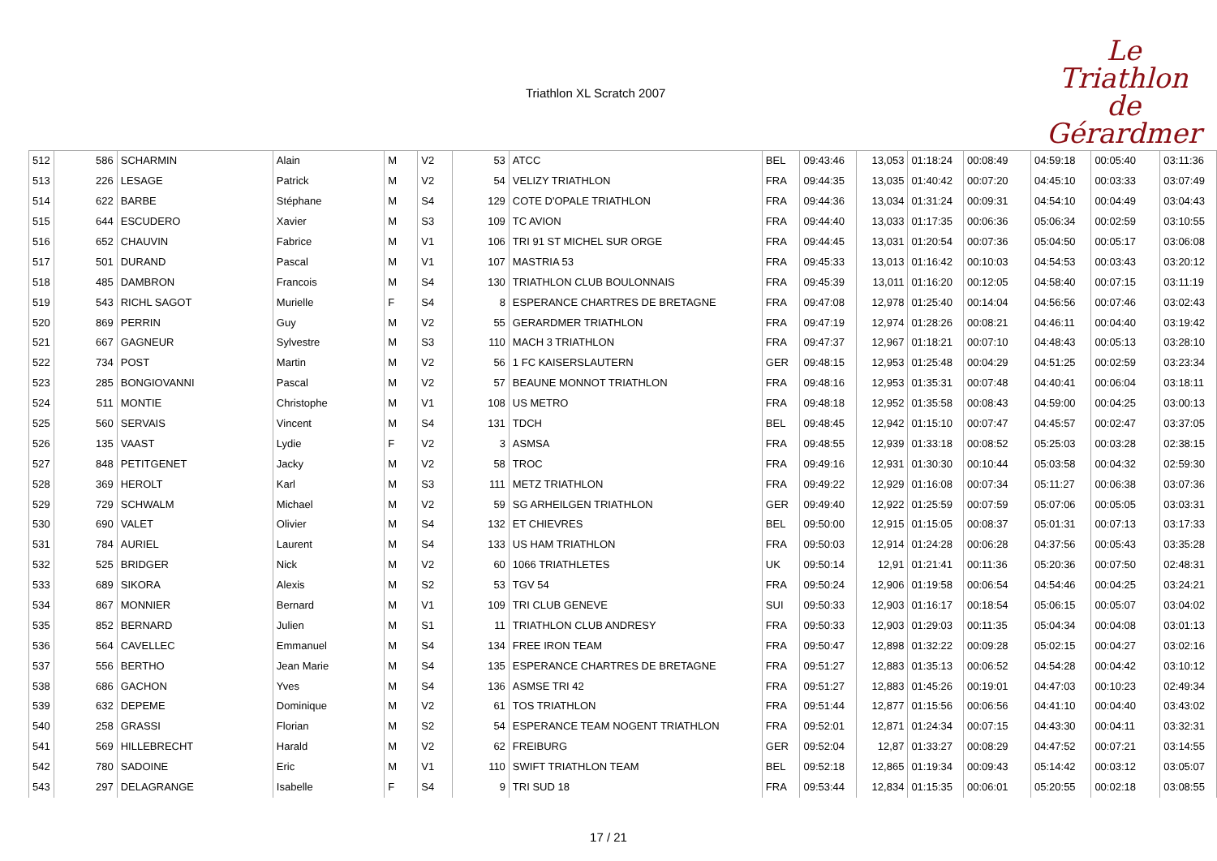Triathlon XL Scratch 2007
Le
Triathlon
de Gérardmer
| 512 | 586 | SCHARMIN | Alain | M | V2 | 53 | ATCC | BEL | 09:43:46 | 13,053 | 01:18:24 | 00:08:49 | 04:59:18 | 00:05:40 | 03:11:36 |
| 513 | 226 | LESAGE | Patrick | M | V2 | 54 | VELIZY TRIATHLON | FRA | 09:44:35 | 13,035 | 01:40:42 | 00:07:20 | 04:45:10 | 00:03:33 | 03:07:49 |
| 514 | 622 | BARBE | Stéphane | M | S4 | 129 | COTE D'OPALE TRIATHLON | FRA | 09:44:36 | 13,034 | 01:31:24 | 00:09:31 | 04:54:10 | 00:04:49 | 03:04:43 |
| 515 | 644 | ESCUDERO | Xavier | M | S3 | 109 | TC AVION | FRA | 09:44:40 | 13,033 | 01:17:35 | 00:06:36 | 05:06:34 | 00:02:59 | 03:10:55 |
| 516 | 652 | CHAUVIN | Fabrice | M | V1 | 106 | TRI 91 ST MICHEL SUR ORGE | FRA | 09:44:45 | 13,031 | 01:20:54 | 00:07:36 | 05:04:50 | 00:05:17 | 03:06:08 |
| 517 | 501 | DURAND | Pascal | M | V1 | 107 | MASTRIA 53 | FRA | 09:45:33 | 13,013 | 01:16:42 | 00:10:03 | 04:54:53 | 00:03:43 | 03:20:12 |
| 518 | 485 | DAMBRON | Francois | M | S4 | 130 | TRIATHLON CLUB BOULONNAIS | FRA | 09:45:39 | 13,011 | 01:16:20 | 00:12:05 | 04:58:40 | 00:07:15 | 03:11:19 |
| 519 | 543 | RICHL SAGOT | Murielle | F | S4 | 8 | ESPERANCE CHARTRES DE BRETAGNE | FRA | 09:47:08 | 12,978 | 01:25:40 | 00:14:04 | 04:56:56 | 00:07:46 | 03:02:43 |
| 520 | 869 | PERRIN | Guy | M | V2 | 55 | GERARDMER TRIATHLON | FRA | 09:47:19 | 12,974 | 01:28:26 | 00:08:21 | 04:46:11 | 00:04:40 | 03:19:42 |
| 521 | 667 | GAGNEUR | Sylvestre | M | S3 | 110 | MACH 3 TRIATHLON | FRA | 09:47:37 | 12,967 | 01:18:21 | 00:07:10 | 04:48:43 | 00:05:13 | 03:28:10 |
| 522 | 734 | POST | Martin | M | V2 | 56 | 1 FC KAISERSLAUTERN | GER | 09:48:15 | 12,953 | 01:25:48 | 00:04:29 | 04:51:25 | 00:02:59 | 03:23:34 |
| 523 | 285 | BONGIOVANNI | Pascal | M | V2 | 57 | BEAUNE MONNOT TRIATHLON | FRA | 09:48:16 | 12,953 | 01:35:31 | 00:07:48 | 04:40:41 | 00:06:04 | 03:18:11 |
| 524 | 511 | MONTIE | Christophe | M | V1 | 108 | US METRO | FRA | 09:48:18 | 12,952 | 01:35:58 | 00:08:43 | 04:59:00 | 00:04:25 | 03:00:13 |
| 525 | 560 | SERVAIS | Vincent | M | S4 | 131 | TDCH | BEL | 09:48:45 | 12,942 | 01:15:10 | 00:07:47 | 04:45:57 | 00:02:47 | 03:37:05 |
| 526 | 135 | VAAST | Lydie | F | V2 | 3 | ASMSA | FRA | 09:48:55 | 12,939 | 01:33:18 | 00:08:52 | 05:25:03 | 00:03:28 | 02:38:15 |
| 527 | 848 | PETITGENET | Jacky | M | V2 | 58 | TROC | FRA | 09:49:16 | 12,931 | 01:30:30 | 00:10:44 | 05:03:58 | 00:04:32 | 02:59:30 |
| 528 | 369 | HEROLT | Karl | M | S3 | 111 | METZ TRIATHLON | FRA | 09:49:22 | 12,929 | 01:16:08 | 00:07:34 | 05:11:27 | 00:06:38 | 03:07:36 |
| 529 | 729 | SCHWALM | Michael | M | V2 | 59 | SG ARHEILGEN TRIATHLON | GER | 09:49:40 | 12,922 | 01:25:59 | 00:07:59 | 05:07:06 | 00:05:05 | 03:03:31 |
| 530 | 690 | VALET | Olivier | M | S4 | 132 | ET CHIEVRES | BEL | 09:50:00 | 12,915 | 01:15:05 | 00:08:37 | 05:01:31 | 00:07:13 | 03:17:33 |
| 531 | 784 | AURIEL | Laurent | M | S4 | 133 | US HAM TRIATHLON | FRA | 09:50:03 | 12,914 | 01:24:28 | 00:06:28 | 04:37:56 | 00:05:43 | 03:35:28 |
| 532 | 525 | BRIDGER | Nick | M | V2 | 60 | 1066 TRIATHLETES | UK | 09:50:14 | 12,91 | 01:21:41 | 00:11:36 | 05:20:36 | 00:07:50 | 02:48:31 |
| 533 | 689 | SIKORA | Alexis | M | S2 | 53 | TGV 54 | FRA | 09:50:24 | 12,906 | 01:19:58 | 00:06:54 | 04:54:46 | 00:04:25 | 03:24:21 |
| 534 | 867 | MONNIER | Bernard | M | V1 | 109 | TRI CLUB GENEVE | SUI | 09:50:33 | 12,903 | 01:16:17 | 00:18:54 | 05:06:15 | 00:05:07 | 03:04:02 |
| 535 | 852 | BERNARD | Julien | M | S1 | 11 | TRIATHLON CLUB ANDRESY | FRA | 09:50:33 | 12,903 | 01:29:03 | 00:11:35 | 05:04:34 | 00:04:08 | 03:01:13 |
| 536 | 564 | CAVELLEC | Emmanuel | M | S4 | 134 | FREE IRON TEAM | FRA | 09:50:47 | 12,898 | 01:32:22 | 00:09:28 | 05:02:15 | 00:04:27 | 03:02:16 |
| 537 | 556 | BERTHO | Jean Marie | M | S4 | 135 | ESPERANCE CHARTRES DE BRETAGNE | FRA | 09:51:27 | 12,883 | 01:35:13 | 00:06:52 | 04:54:28 | 00:04:42 | 03:10:12 |
| 538 | 686 | GACHON | Yves | M | S4 | 136 | ASMSE TRI 42 | FRA | 09:51:27 | 12,883 | 01:45:26 | 00:19:01 | 04:47:03 | 00:10:23 | 02:49:34 |
| 539 | 632 | DEPEME | Dominique | M | V2 | 61 | TOS TRIATHLON | FRA | 09:51:44 | 12,877 | 01:15:56 | 00:06:56 | 04:41:10 | 00:04:40 | 03:43:02 |
| 540 | 258 | GRASSI | Florian | M | S2 | 54 | ESPERANCE TEAM NOGENT TRIATHLON | FRA | 09:52:01 | 12,871 | 01:24:34 | 00:07:15 | 04:43:30 | 00:04:11 | 03:32:31 |
| 541 | 569 | HILLEBRECHT | Harald | M | V2 | 62 | FREIBURG | GER | 09:52:04 | 12,87 | 01:33:27 | 00:08:29 | 04:47:52 | 00:07:21 | 03:14:55 |
| 542 | 780 | SADOINE | Eric | M | V1 | 110 | SWIFT TRIATHLON TEAM | BEL | 09:52:18 | 12,865 | 01:19:34 | 00:09:43 | 05:14:42 | 00:03:12 | 03:05:07 |
| 543 | 297 | DELAGRANGE | Isabelle | F | S4 | 9 | TRI SUD 18 | FRA | 09:53:44 | 12,834 | 01:15:35 | 00:06:01 | 05:20:55 | 00:02:18 | 03:08:55 |
17 / 21